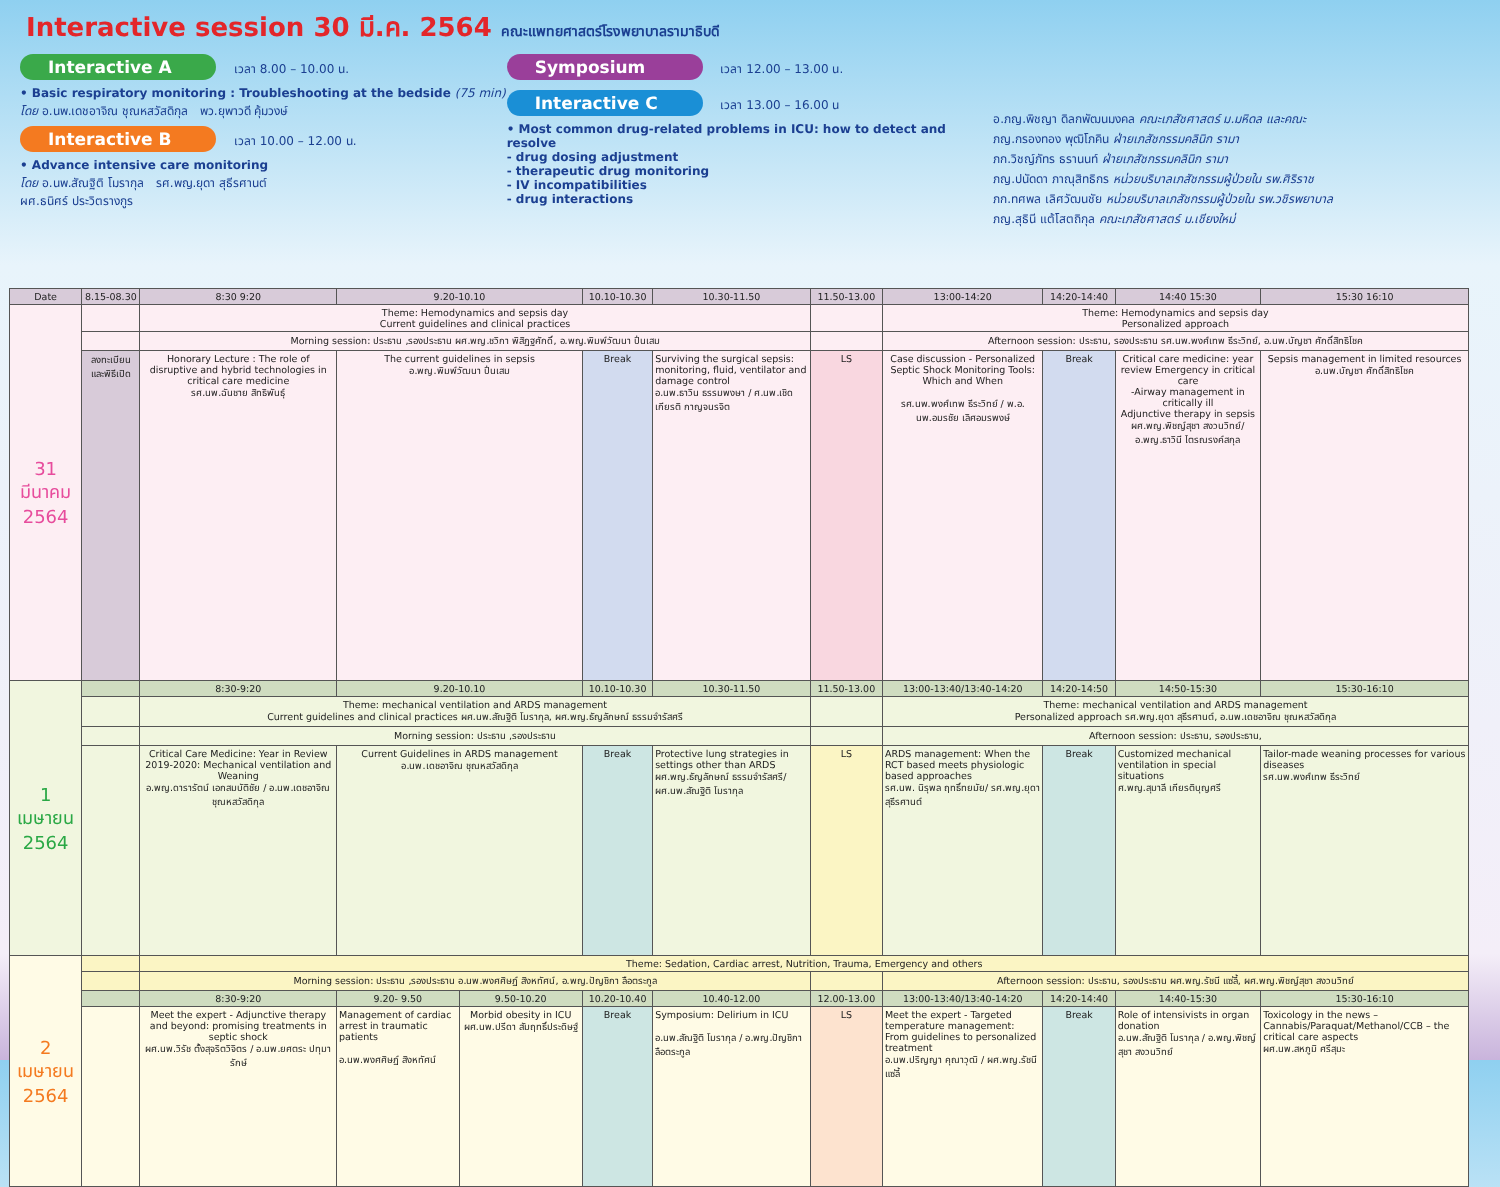Interactive session 30 มี.ค. 2564 คณะแพทยศาสตร์โรงพยาบาลรามาธิบดี
Interactive A เวลา 8.00 – 10.00 น.
• Basic respiratory monitoring : Troubleshooting at the bedside (75 min)
โดย อ.นพ.เดชอาจิณ ชุณหสวัสดิกุล พว.ยุพาวดี คุ้มวงษ์
Interactive B เวลา 10.00 – 12.00 น.
• Advance intensive care monitoring
โดย อ.นพ.สัณฐิติ โมรากุล รศ.พญ.ยุดา สุธีรศานต์
ผศ.ธนิศร์ ประวิตรางกูร
Symposium เวลา 12.00 – 13.00 น.
Interactive C เวลา 13.00 – 16.00 น
• Most common drug-related problems in ICU: how to detect and resolve
- drug dosing adjustment
- therapeutic drug monitoring
- IV incompatibilities
- drug interactions
อ.ภญ.พิชญา ดิลกพัฒนมงคล คณะเภสัชศาสตร์ ม.มหิดล และคณะ
ภญ.กรองทอง พุฒิโภคิน ฝ่ายเภสัชกรรมคลินิก รามา
ภก.วิชญ์ภัทร ธรานนท์ ฝ่ายเภสัชกรรมคลินิก รามา
ภญ.ปนัดดา ภาณุสิทธิกร หน่วยบริบาลเภสัชกรรมผู้ป่วยใน รพ.ศิริราช
ภก.ทศพล เลิศวัฒนชัย หน่วยบริบาลเภสัชกรรมผู้ป่วยใน รพ.วชิรพยาบาล
ภญ.สุธินี แต้โสตถิกุล คณะเภสัชศาสตร์ ม.เชียงใหม่
| Date | 8.15-08.30 | 8:30 9:20 | 9.20-10.10 | | 10.10-10.30 | 10.30-11.50 | 11.50-13.00 | 13:00-14:20 | 14:20-14:40 | 14:40 15:30 | 15:30 16:10 |
| --- | --- | --- | --- | --- | --- | --- | --- | --- | --- | --- | --- |
| 31 มีนาคม 2564 | | Theme: Hemodynamics and sepsis day Current guidelines and clinical practices | | | | | | Theme: Hemodynamics and sepsis day Personalized approach | | | |
| | | Morning session: ประธาน ,รองประธาน ผศ.พญ.ชวิกา พิสิฏฐศักดิ์, อ.พญ.พิมพ์วัฒนา ปิ่นเสม | | | | | | Afternoon session: ประธาน, รองประธาน รศ.นพ.พงศ์เทพ ธีระวิทย์, อ.นพ.บัญชา ศักดิ์สิทธิโชค | | | |
| | ลงทะเบียน และพิธีเปิด | Honorary Lecture : The role of disruptive and hybrid technologies in critical care medicine รศ.นพ.ฉันชาย สิทธิพันธุ์ | The current guidelines in sepsis อ.พญ.พิมพ์วัฒนา ปิ่นเสม | | Break | Surviving the surgical sepsis: monitoring, fluid, ventilator and damage control อ.นพ.ธาวิน ธรรมพงษา / ศ.นพ.เชิดเกียรติ กาญจนรจิต | LS | Case discussion - Personalized Septic Shock Monitoring Tools: Which and When รศ.นพ.พงศ์เทพ ธีระวิทย์ / พ.อ. นพ.อมรชัย เลิศอมรพงษ์ | Break | Critical care medicine: year review Emergency in critical care -Airway management in critically ill Adjunctive therapy in sepsis ผศ.พญ.พิชญ์สุชา สงวนวิทย์/ อ.พญ.ธาวินี ไตรณรงค์สกุล | Sepsis management in limited resources อ.นพ.บัญชา ศักดิ์สิทธิโชค |
| 1 เมษายน 2564 | | 8:30-9:20 | 9.20-10.10 | | 10.10-10.30 | 10.30-11.50 | 11.50-13.00 | 13:00-13:40/13:40-14:20 | 14:20-14:50 | 14:50-15:30 | 15:30-16:10 |
| | | Theme: mechanical ventilation and ARDS management Current guidelines and clinical practices ผศ.นพ.สัณฐิติ โมรากุล, ผศ.พญ.ธัญลักษณ์ ธรรมจำรัสศรี | | | | | | Theme: mechanical ventilation and ARDS management Personalized approach รศ.พญ.ยุดา สุธีรศานต์, อ.นพ.เดชอาจิณ ชุณหสวัสดิกุล | | | |
| | | Morning session: ประธาน ,รองประธาน | | | | | | Afternoon session: ประธาน, รองประธาน, | | | |
| | | Critical Care Medicine: Year in Review 2019-2020: Mechanical ventilation and Weaning อ.พญ.ดารารัตน์ เอกสมบัติชัย / อ.นพ.เดชอาจิณ ชุณหสวัสดิกุล | Current Guidelines in ARDS management อ.นพ.เดชอาจิณ ชุณหสวัสดิกุล | | Break | Protective lung strategies in settings other than ARDS ผศ.พญ.ธัญลักษณ์ ธรรมจำรัสศรี/ ผศ.นพ.สัณฐิติ โมรากุล | LS | ARDS management: When the RCT based meets physiologic based approaches รศ.นพ. นิรุพล ฤทธิ์ทยมัย/ รศ.พญ.ยุดา สุธีรศานต์ | Break | Customized mechanical ventilation in special situations ศ.พญ.สุมาลี เกียรติบุญศรี | Tailor-made weaning processes for various diseases รศ.นพ.พงศ์เทพ ธีระวิทย์ |
| 2 เมษายน 2564 | | Theme: Sedation, Cardiac arrest, Nutrition, Trauma, Emergency and others | | | | | | | | | |
| | | Morning session: ประธาน ,รองประธาน อ.นพ.พงศศิษฏ์ สิงหทัศน์, อ.พญ.ปัญชิกา ลือตระกูล | | | | | | Afternoon session: ประธาน, รองประธาน ผศ.พญ.รัชนี แซ่ลี้, ผศ.พญ.พิชญ์สุชา สงวนวิทย์ | | | |
| | | 8:30-9:20 | 9.20- 9.50 | 9.50-10.20 | 10.20-10.40 | 10.40-12.00 | 12.00-13.00 | 13:00-13:40/13:40-14:20 | 14:20-14:40 | 14:40-15:30 | 15:30-16:10 |
| | | Meet the expert - Adjunctive therapy and beyond: promising treatments in septic shock ผศ.นพ.วิรัช ตั้งสุจริตวิจิตร / อ.นพ.ยศตระ ปทุมารักษ์ | Management of cardiac arrest in traumatic patients อ.นพ.พงศศิษฏ์ สิงหทัศน์ | Morbid obesity in ICU ผศ.นพ.ปรีดา สัมฤทธิ์ประดิษฐ์ | Break | Symposium: Delirium in ICU อ.นพ.สัณฐิติ โมรากุล / อ.พญ.ปัญชิกา ลือตระกูล | LS | Meet the expert - Targeted temperature management: From guidelines to personalized treatment อ.นพ.ปริญญา คุณาวุฒิ / ผศ.พญ.รัชนี แซ่ลี้ | Break | Role of intensivists in organ donation อ.นพ.สัณฐิติ โมรากุล / อ.พญ.พิชญ์สุชา สงวนวิทย์ | Toxicology in the news – Cannabis/Paraquat/Methanol/CCB – the critical care aspects ผศ.นพ.สหภูมิ ศรีสุมะ |